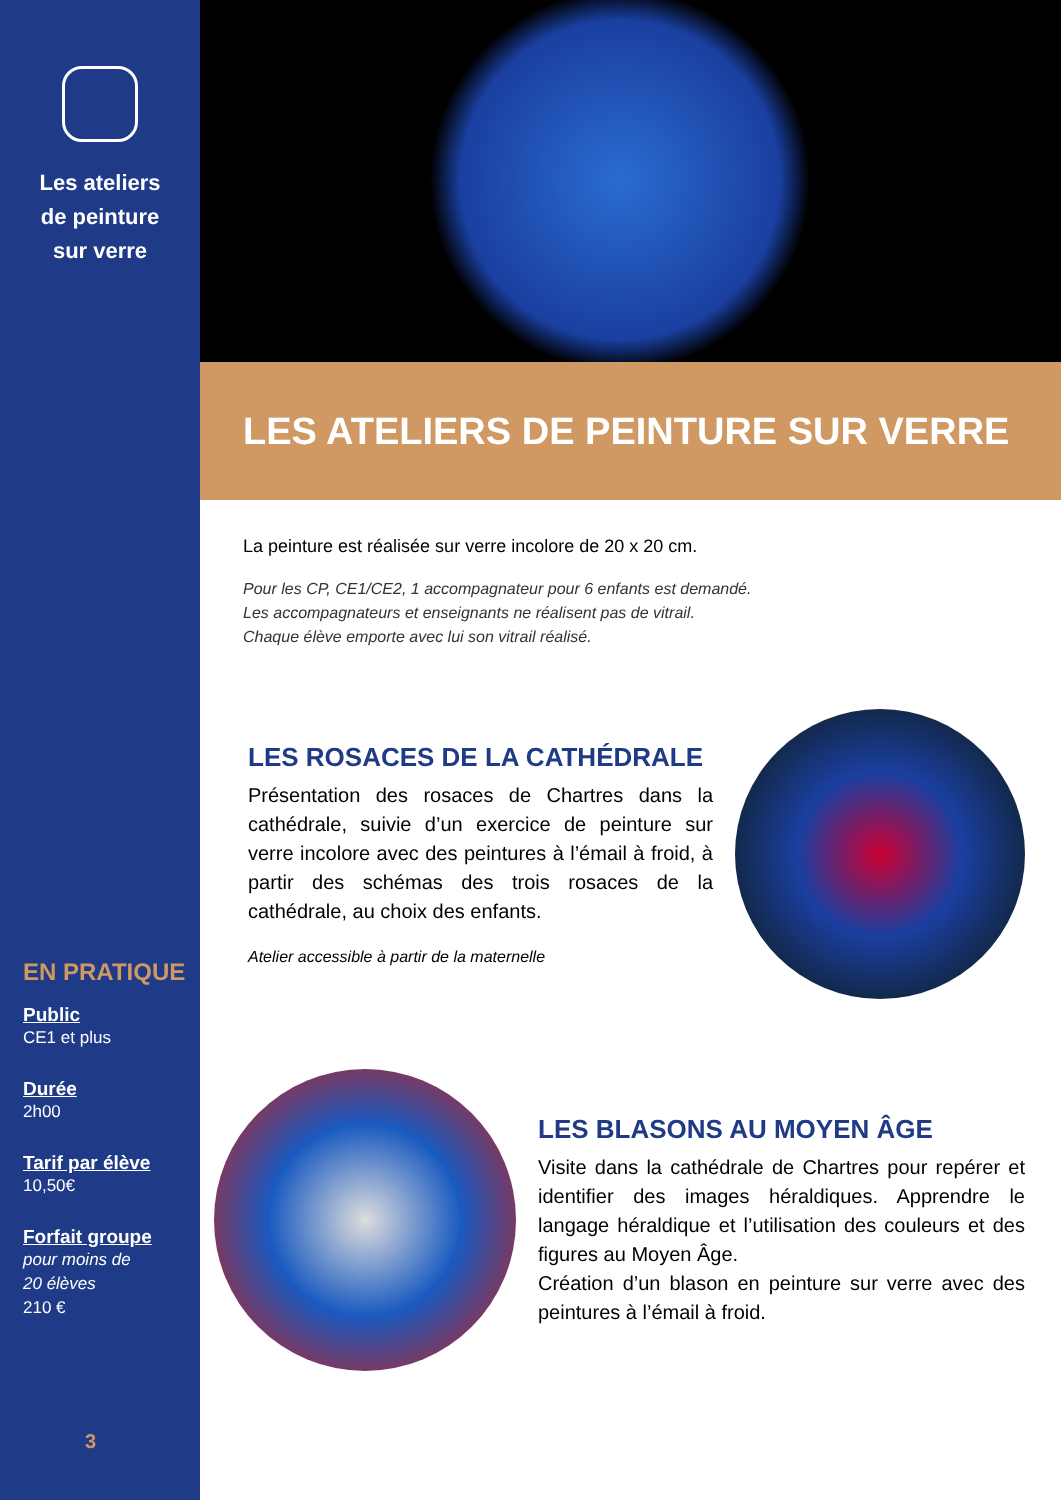Les ateliers
de peinture
sur verre
EN PRATIQUE
Public
CE1 et plus
Durée
2h00
Tarif par élève
10,50€
Forfait groupe
pour moins de
20 élèves
210 €
3
LES ATELIERS DE PEINTURE SUR VERRE
La peinture est réalisée sur verre incolore de 20 x 20 cm.
Pour les CP, CE1/CE2, 1 accompagnateur pour 6 enfants est demandé.
Les accompagnateurs et enseignants ne réalisent pas de vitrail.
Chaque élève emporte avec lui son vitrail réalisé.
LES ROSACES DE LA CATHÉDRALE
Présentation des rosaces de Chartres dans la cathédrale, suivie d’un exercice de peinture sur verre incolore avec des peintures à l’émail à froid, à partir des schémas des trois rosaces de la cathédrale, au choix des enfants.
Atelier accessible à partir de la maternelle
LES BLASONS AU MOYEN ÂGE
Visite dans la cathédrale de Chartres pour repérer et identifier des images héraldiques. Apprendre le langage héraldique et l’utilisation des couleurs et des figures au Moyen Âge.
Création d’un blason en peinture sur verre avec des peintures à l’émail à froid.